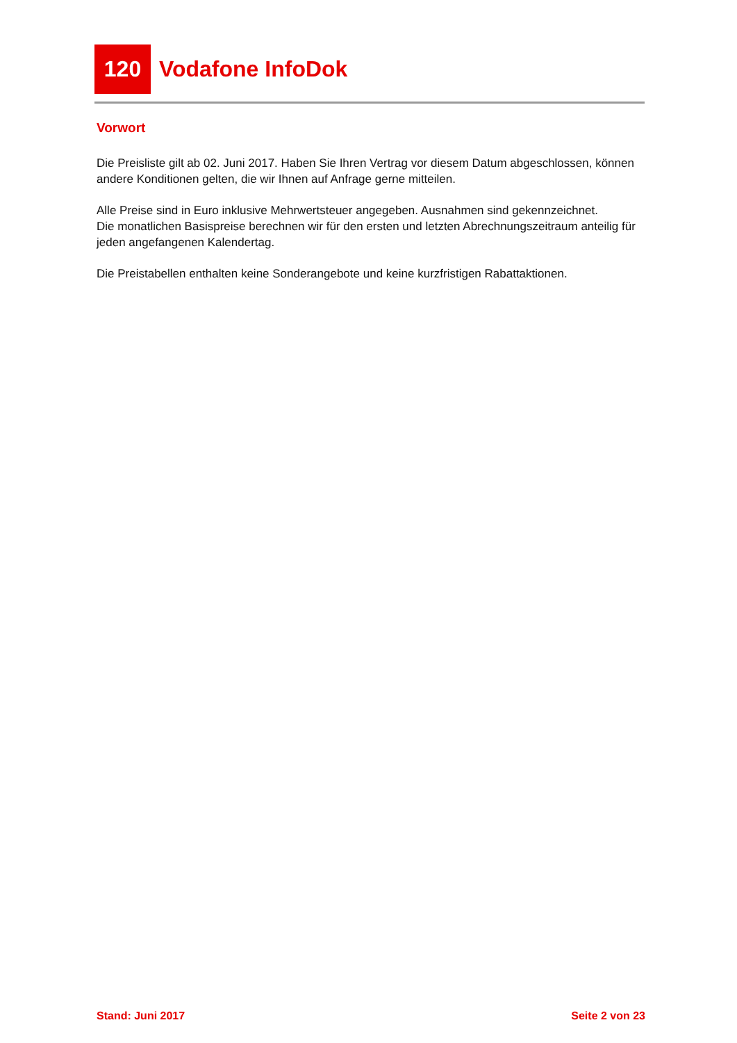120 Vodafone InfoDok
Vorwort
Die Preisliste gilt ab 02. Juni 2017. Haben Sie Ihren Vertrag vor diesem Datum abgeschlossen, können andere Konditionen gelten, die wir Ihnen auf Anfrage gerne mitteilen.
Alle Preise sind in Euro inklusive Mehrwertsteuer angegeben. Ausnahmen sind gekennzeichnet.
Die monatlichen Basispreise berechnen wir für den ersten und letzten Abrechnungszeitraum anteilig für jeden angefangenen Kalendertag.
Die Preistabellen enthalten keine Sonderangebote und keine kurzfristigen Rabattaktionen.
Stand: Juni 2017 Seite 2 von 23